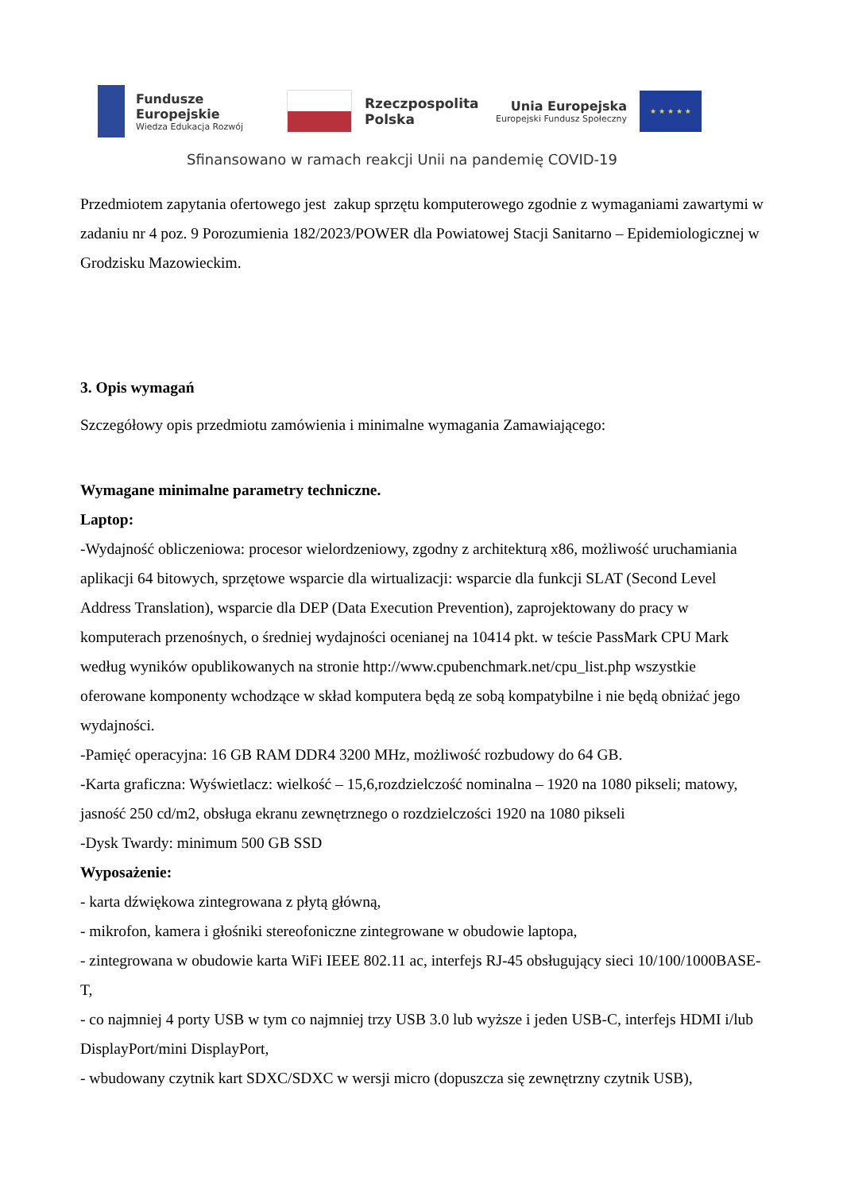Fundusze
Europejskie
Wiedza Edukacja Rozwój
Rzeczpospolita
Polska
Unia Europejska
Europejski Fundusz Społeczny
★ ★ ★ ★ ★
Sfinansowano w ramach reakcji Unii na pandemię COVID-19
Przedmiotem zapytania ofertowego jest zakup sprzętu komputerowego zgodnie z wymaganiami zawartymi w zadaniu nr 4 poz. 9 Porozumienia 182/2023/POWER dla Powiatowej Stacji Sanitarno – Epidemiologicznej w Grodzisku Mazowieckim.
3. Opis wymagań
Szczegółowy opis przedmiotu zamówienia i minimalne wymagania Zamawiającego:
Wymagane minimalne parametry techniczne.
Laptop:
-Wydajność obliczeniowa: procesor wielordzeniowy, zgodny z architekturą x86, możliwość uruchamiania aplikacji 64 bitowych, sprzętowe wsparcie dla wirtualizacji: wsparcie dla funkcji SLAT (Second Level Address Translation), wsparcie dla DEP (Data Execution Prevention), zaprojektowany do pracy w komputerach przenośnych, o średniej wydajności ocenianej na 10414 pkt. w teście PassMark CPU Mark według wyników opublikowanych na stronie http://www.cpubenchmark.net/cpu_list.php wszystkie oferowane komponenty wchodzące w skład komputera będą ze sobą kompatybilne i nie będą obniżać jego wydajności.
-Pamięć operacyjna: 16 GB RAM DDR4 3200 MHz, możliwość rozbudowy do 64 GB.
-Karta graficzna: Wyświetlacz: wielkość – 15,6,rozdzielczość nominalna – 1920 na 1080 pikseli; matowy, jasność 250 cd/m2, obsługa ekranu zewnętrznego o rozdzielczości 1920 na 1080 pikseli
-Dysk Twardy: minimum 500 GB SSD
Wyposażenie:
- karta dźwiękowa zintegrowana z płytą główną,
- mikrofon, kamera i głośniki stereofoniczne zintegrowane w obudowie laptopa,
- zintegrowana w obudowie karta WiFi IEEE 802.11 ac, interfejs RJ-45 obsługujący sieci 10/100/1000BASE-T,
- co najmniej 4 porty USB w tym co najmniej trzy USB 3.0 lub wyższe i jeden USB-C, interfejs HDMI i/lub DisplayPort/mini DisplayPort,
- wbudowany czytnik kart SDXC/SDXC w wersji micro (dopuszcza się zewnętrzny czytnik USB),